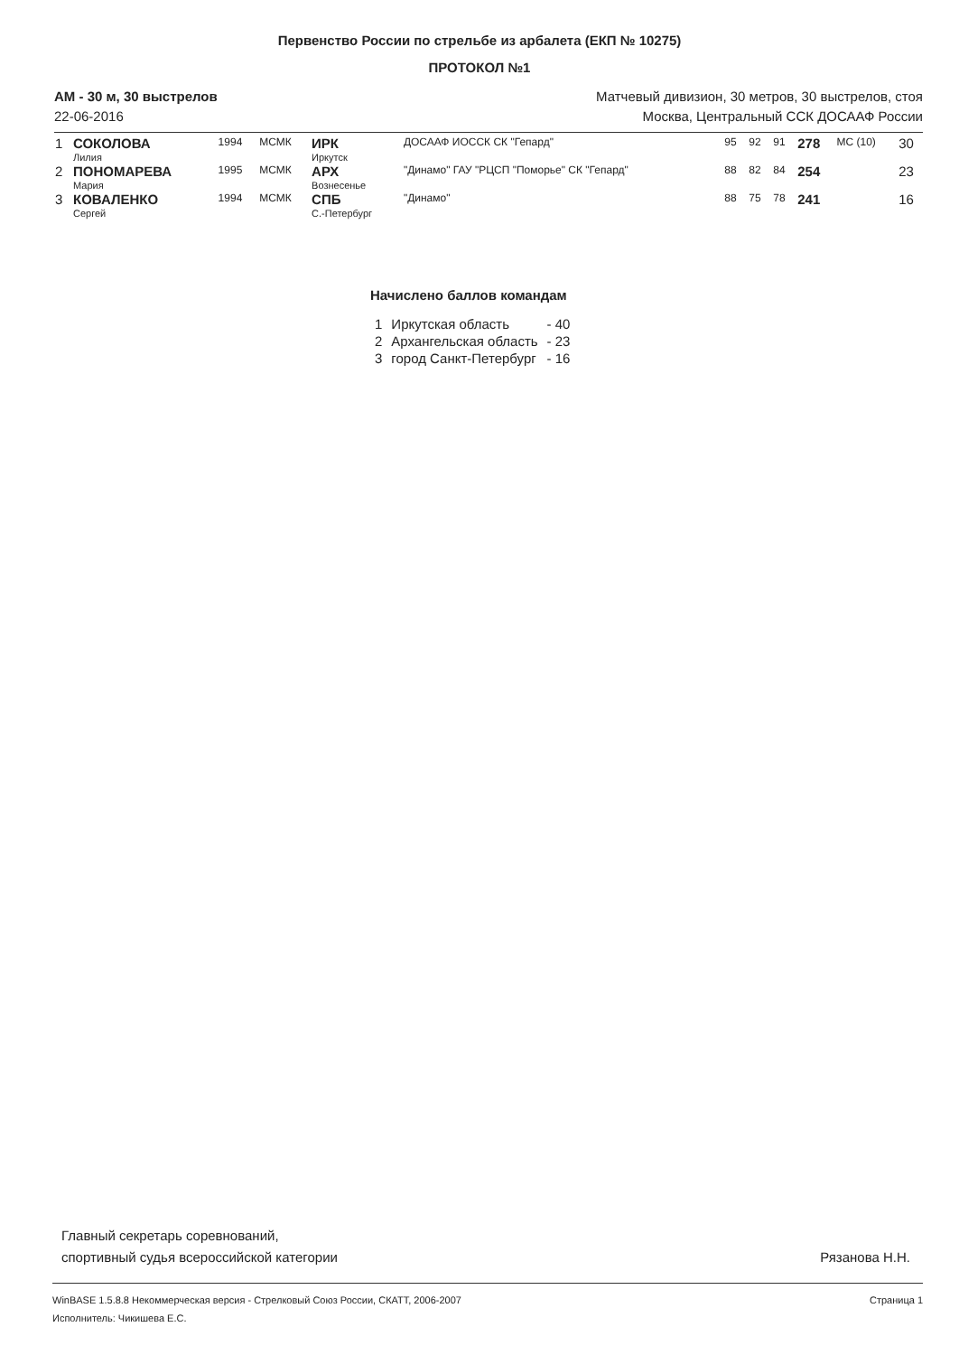Первенство России по стрельбе из арбалета (ЕКП № 10275)
ПРОТОКОЛ №1
АМ - 30 м, 30 выстрелов
22-06-2016
Матчевый дивизион, 30 метров, 30 выстрелов, стоя
Москва, Центральный ССК ДОСААФ России
| 1 | СОКОЛОВА Лилия | 1994 | МСМК | ИРК Иркутск | ДОСААФ ИОССК СК "Гепард" | 95 | 92 | 91 | 278 | МС (10) | 30 |
| 2 | ПОНОМАРЕВА Мария | 1995 | МСМК | АРХ Вознесенье | "Динамо" ГАУ "РЦСП "Поморье" СК "Гепард" | 88 | 82 | 84 | 254 | | 23 |
| 3 | КОВАЛЕНКО Сергей | 1994 | МСМК | СПБ С.-Петербург | "Динамо" | 88 | 75 | 78 | 241 | | 16 |
Начислено баллов командам
| 1 | Иркутская область | - 40 |
| 2 | Архангельская область | - 23 |
| 3 | город Санкт-Петербург | - 16 |
Главный секретарь соревнований,
спортивный судья всероссийской категории
Рязанова Н.Н.
WinBASE 1.5.8.8 Некоммерческая версия - Стрелковый Союз России, СКАТТ, 2006-2007
Исполнитель: Чикишева Е.С.
Страница 1